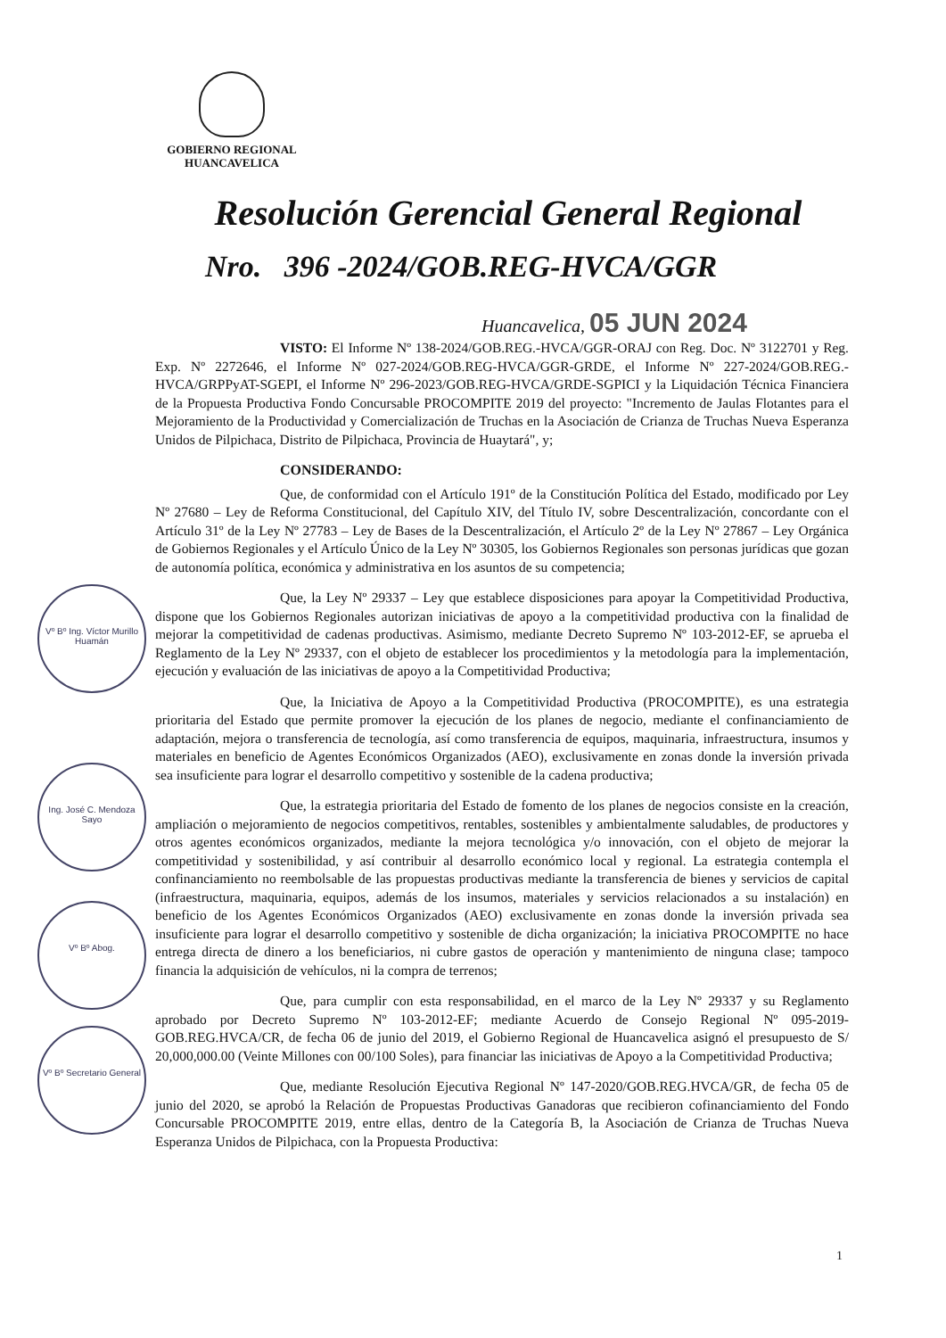GOBIERNO REGIONAL
HUANCAVELICA
Resolución Gerencial General Regional
Nro. 396 -2024/GOB.REG-HVCA/GGR
Huancavelica, 05 JUN 2024
Vº Bº Ing. Víctor Murillo Huamán
Ing. José C. Mendoza Sayo
Vº Bº Abog.
Vº Bº Secretario General
VISTO: El Informe Nº 138-2024/GOB.REG.-HVCA/GGR-ORAJ con Reg. Doc. Nº 3122701 y Reg. Exp. Nº 2272646, el Informe Nº 027-2024/GOB.REG-HVCA/GGR-GRDE, el Informe Nº 227-2024/GOB.REG.-HVCA/GRPPyAT-SGEPI, el Informe Nº 296-2023/GOB.REG-HVCA/GRDE-SGPICI y la Liquidación Técnica Financiera de la Propuesta Productiva Fondo Concursable PROCOMPITE 2019 del proyecto: "Incremento de Jaulas Flotantes para el Mejoramiento de la Productividad y Comercialización de Truchas en la Asociación de Crianza de Truchas Nueva Esperanza Unidos de Pilpichaca, Distrito de Pilpichaca, Provincia de Huaytará", y;
CONSIDERANDO:
Que, de conformidad con el Artículo 191º de la Constitución Política del Estado, modificado por Ley Nº 27680 – Ley de Reforma Constitucional, del Capítulo XIV, del Título IV, sobre Descentralización, concordante con el Artículo 31º de la Ley Nº 27783 – Ley de Bases de la Descentralización, el Artículo 2º de la Ley Nº 27867 – Ley Orgánica de Gobiernos Regionales y el Artículo Único de la Ley Nº 30305, los Gobiernos Regionales son personas jurídicas que gozan de autonomía política, económica y administrativa en los asuntos de su competencia;
Que, la Ley Nº 29337 – Ley que establece disposiciones para apoyar la Competitividad Productiva, dispone que los Gobiernos Regionales autorizan iniciativas de apoyo a la competitividad productiva con la finalidad de mejorar la competitividad de cadenas productivas. Asimismo, mediante Decreto Supremo Nº 103-2012-EF, se aprueba el Reglamento de la Ley Nº 29337, con el objeto de establecer los procedimientos y la metodología para la implementación, ejecución y evaluación de las iniciativas de apoyo a la Competitividad Productiva;
Que, la Iniciativa de Apoyo a la Competitividad Productiva (PROCOMPITE), es una estrategia prioritaria del Estado que permite promover la ejecución de los planes de negocio, mediante el confinanciamiento de adaptación, mejora o transferencia de tecnología, así como transferencia de equipos, maquinaria, infraestructura, insumos y materiales en beneficio de Agentes Económicos Organizados (AEO), exclusivamente en zonas donde la inversión privada sea insuficiente para lograr el desarrollo competitivo y sostenible de la cadena productiva;
Que, la estrategia prioritaria del Estado de fomento de los planes de negocios consiste en la creación, ampliación o mejoramiento de negocios competitivos, rentables, sostenibles y ambientalmente saludables, de productores y otros agentes económicos organizados, mediante la mejora tecnológica y/o innovación, con el objeto de mejorar la competitividad y sostenibilidad, y así contribuir al desarrollo económico local y regional. La estrategia contempla el confinanciamiento no reembolsable de las propuestas productivas mediante la transferencia de bienes y servicios de capital (infraestructura, maquinaria, equipos, además de los insumos, materiales y servicios relacionados a su instalación) en beneficio de los Agentes Económicos Organizados (AEO) exclusivamente en zonas donde la inversión privada sea insuficiente para lograr el desarrollo competitivo y sostenible de dicha organización; la iniciativa PROCOMPITE no hace entrega directa de dinero a los beneficiarios, ni cubre gastos de operación y mantenimiento de ninguna clase; tampoco financia la adquisición de vehículos, ni la compra de terrenos;
Que, para cumplir con esta responsabilidad, en el marco de la Ley Nº 29337 y su Reglamento aprobado por Decreto Supremo Nº 103-2012-EF; mediante Acuerdo de Consejo Regional Nº 095-2019-GOB.REG.HVCA/CR, de fecha 06 de junio del 2019, el Gobierno Regional de Huancavelica asignó el presupuesto de S/ 20,000,000.00 (Veinte Millones con 00/100 Soles), para financiar las iniciativas de Apoyo a la Competitividad Productiva;
Que, mediante Resolución Ejecutiva Regional Nº 147-2020/GOB.REG.HVCA/GR, de fecha 05 de junio del 2020, se aprobó la Relación de Propuestas Productivas Ganadoras que recibieron cofinanciamiento del Fondo Concursable PROCOMPITE 2019, entre ellas, dentro de la Categoría B, la Asociación de Crianza de Truchas Nueva Esperanza Unidos de Pilpichaca, con la Propuesta Productiva:
1